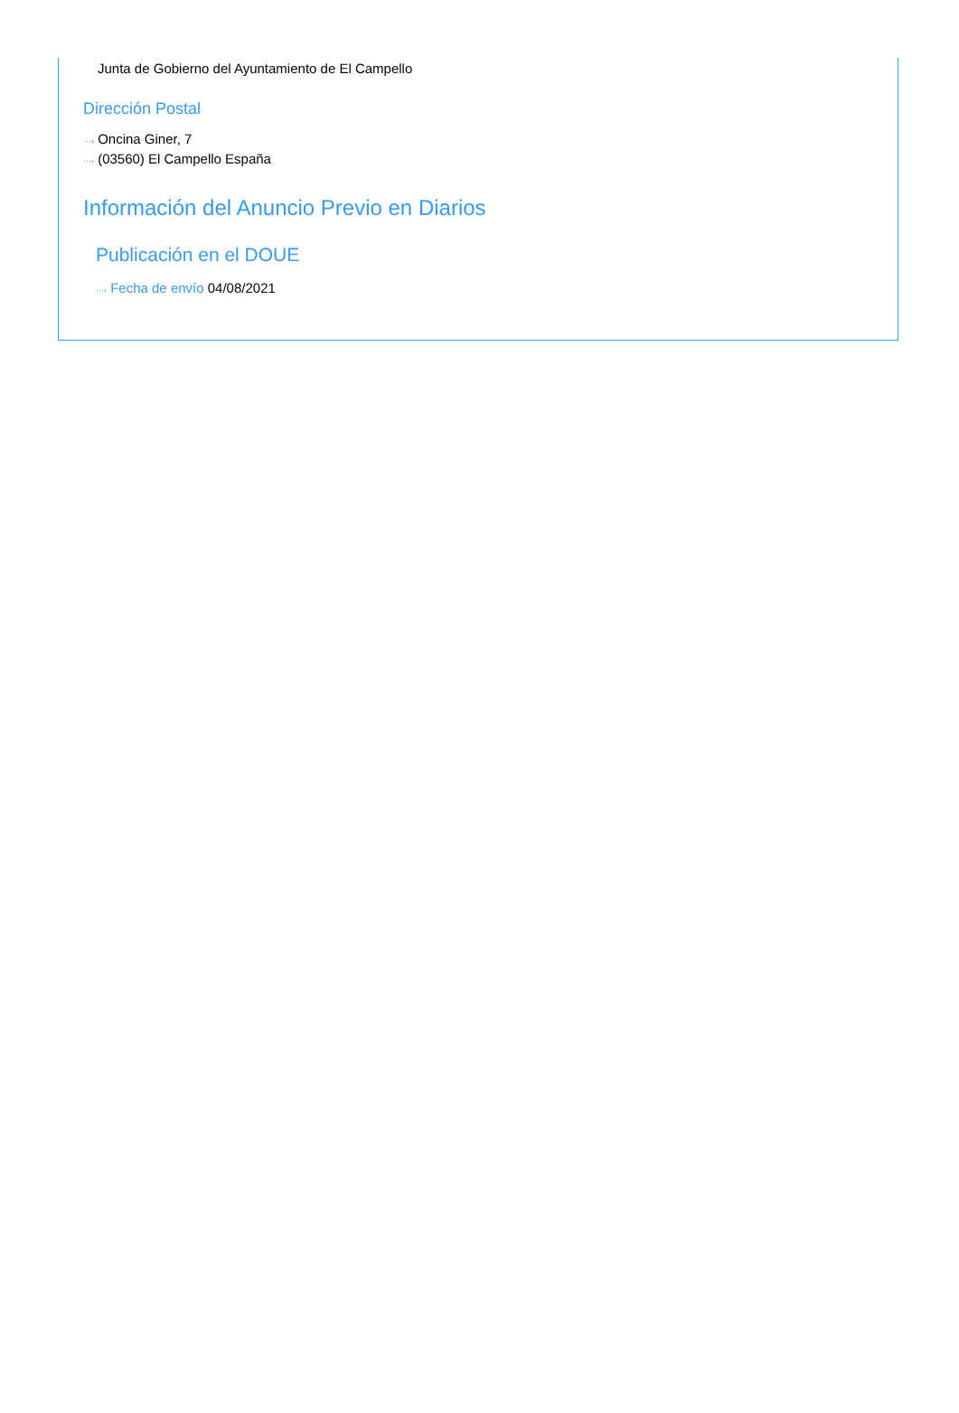Junta de Gobierno del Ayuntamiento de El Campello
Dirección Postal
···› Oncina Giner, 7
···› (03560) El Campello España
Información del Anuncio Previo en Diarios
Publicación en el DOUE
···› Fecha de envío 04/08/2021